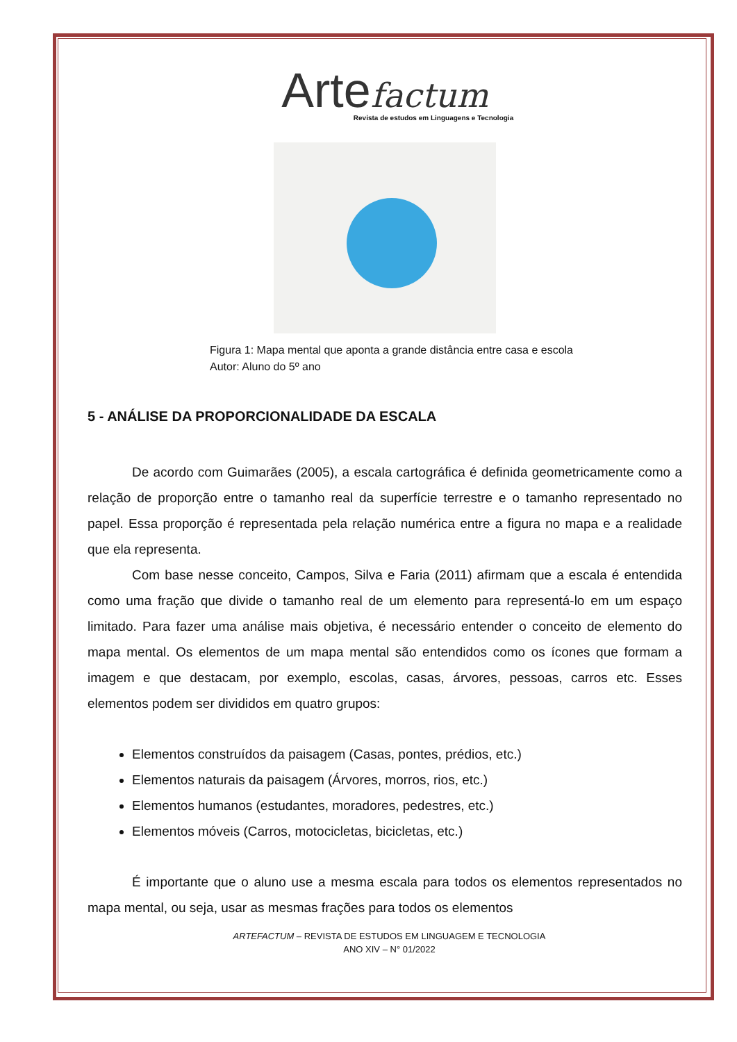Arte factum
Revista de estudos em Linguagens e Tecnologia
Figura 1: Mapa mental que aponta a grande distância entre casa e escola
Autor: Aluno do 5º ano
5 - ANÁLISE DA PROPORCIONALIDADE DA ESCALA
De acordo com Guimarães (2005), a escala cartográfica é definida geometricamente como a relação de proporção entre o tamanho real da superfície terrestre e o tamanho representado no papel. Essa proporção é representada pela relação numérica entre a figura no mapa e a realidade que ela representa.
Com base nesse conceito, Campos, Silva e Faria (2011) afirmam que a escala é entendida como uma fração que divide o tamanho real de um elemento para representá-lo em um espaço limitado. Para fazer uma análise mais objetiva, é necessário entender o conceito de elemento do mapa mental. Os elementos de um mapa mental são entendidos como os ícones que formam a imagem e que destacam, por exemplo, escolas, casas, árvores, pessoas, carros etc. Esses elementos podem ser divididos em quatro grupos:
Elementos construídos da paisagem (Casas, pontes, prédios, etc.)
Elementos naturais da paisagem (Árvores, morros, rios, etc.)
Elementos humanos (estudantes, moradores, pedestres, etc.)
Elementos móveis (Carros, motocicletas, bicicletas, etc.)
É importante que o aluno use a mesma escala para todos os elementos representados no mapa mental, ou seja, usar as mesmas frações para todos os elementos
ARTEFACTUM – REVISTA DE ESTUDOS EM LINGUAGEM E TECNOLOGIA
ANO XIV – N° 01/2022